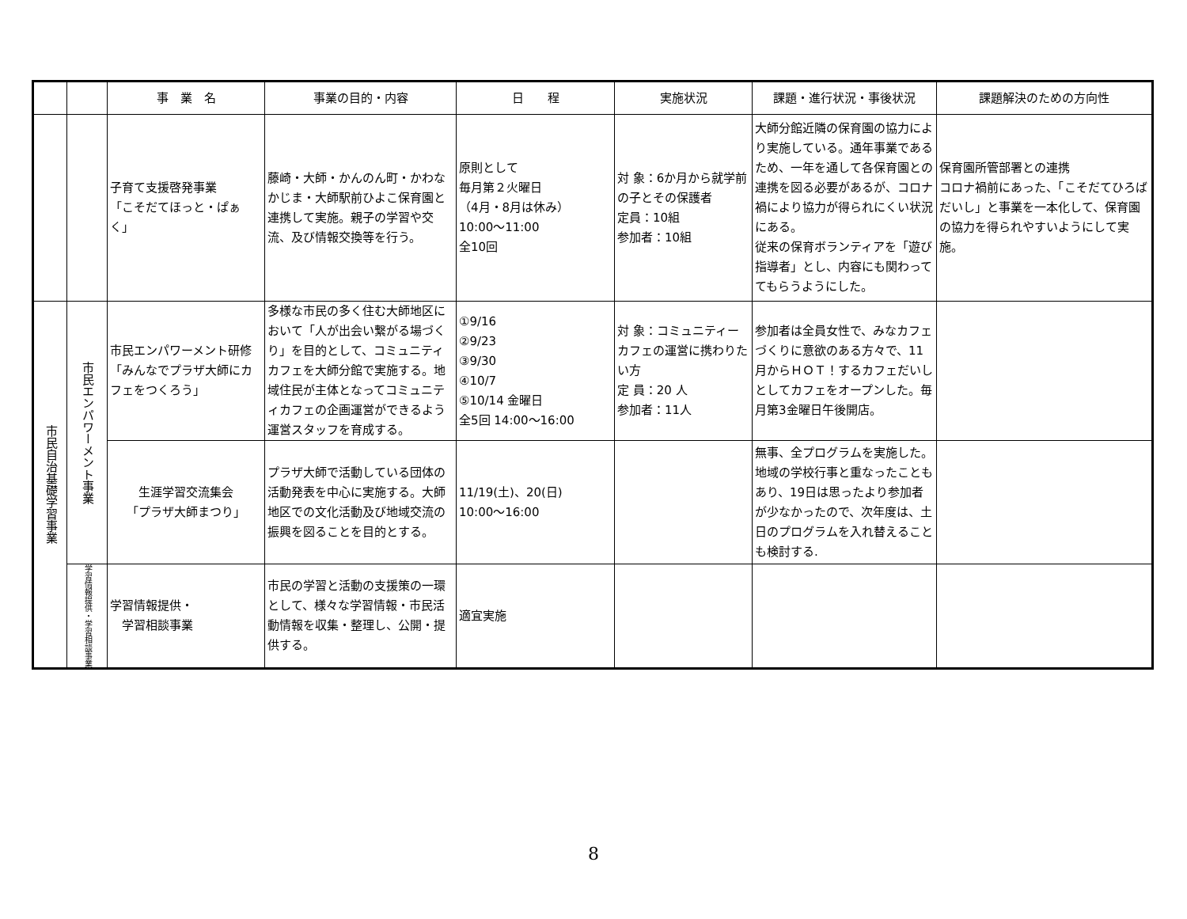| | | 事 業 名 | 事業の目的・内容 | 日 程 | 実施状況 | 課題・進行状況・事後状況 | 課題解決のための方向性 |
| --- | --- | --- | --- | --- | --- | --- | --- |
| | | 子育て支援啓発事業 「こそだてほっと・ぱぁく」 | 藤崎・大師・かんのん町・かわなかじま・大師駅前ひよこ保育園と連携して実施。親子の学習や交流、及び情報交換等を行う。 | 原則として 毎月第２火曜日 （4月・8月は休み） 10:00～11:00 全10回 | 対 象：6か月から就学前の子とその保護者 定員：10組 参加者：10組 | 大師分館近隣の保育園の協力により実施している。通年事業であるため、一年を通して各保育園との連携を図る必要があるが、コロナ禍により協力が得られにくい状況にある。 従来の保育ボランティアを「遊び指導者」とし、内容にも関わっててもらうようにした。 | 保育園所管部署との連携 コロナ禍前にあった、「こそだてひろばだいし」と事業を一本化して、保育園の協力を得られやすいようにして実施。 |
| 市民自治基礎学習事業 | 市民エンパワーメント事業 | 市民エンパワーメント研修 「みんなでプラザ大師にカフェをつくろう」 | 多様な市民の多く住む大師地区において「人が出会い繋がる場づくり」を目的として、コミュニティカフェを大師分館で実施する。地域住民が主体となってコミュニティカフェの企画運営ができるよう運営スタッフを育成する。 | ①9/16 ②9/23 ③9/30 ④10/7 ⑤10/14 金曜日 全5回 14:00～16:00 | 対 象：コミュニティーカフェの運営に携わりたい方 定 員：20 人 参加者：11人 | 参加者は全員女性で、みなカフェづくりに意欲のある方々で、11月からＨＯＴ！するカフェだいしとしてカフェをオープンした。毎月第3金曜日午後開店。 | |
| | | 生涯学習交流集会 「プラザ大師まつり」 | プラザ大師で活動している団体の活動発表を中心に実施する。大師地区での文化活動及び地域交流の振興を図ることを目的とする。 | 11/19(土)、20(日) 10:00～16:00 | | 無事、全プログラムを実施した。地域の学校行事と重なったこともあり、19日は思ったより参加者が少なかったので、次年度は、土日のプログラムを入れ替えることも検討する. | |
| | 学習情報提供・学習相談事業 | 学習情報提供・ 学習相談事業 | 市民の学習と活動の支援策の一環として、様々な学習情報・市民活動情報を収集・整理し、公開・提供する。 | 適宜実施 | | | |
8